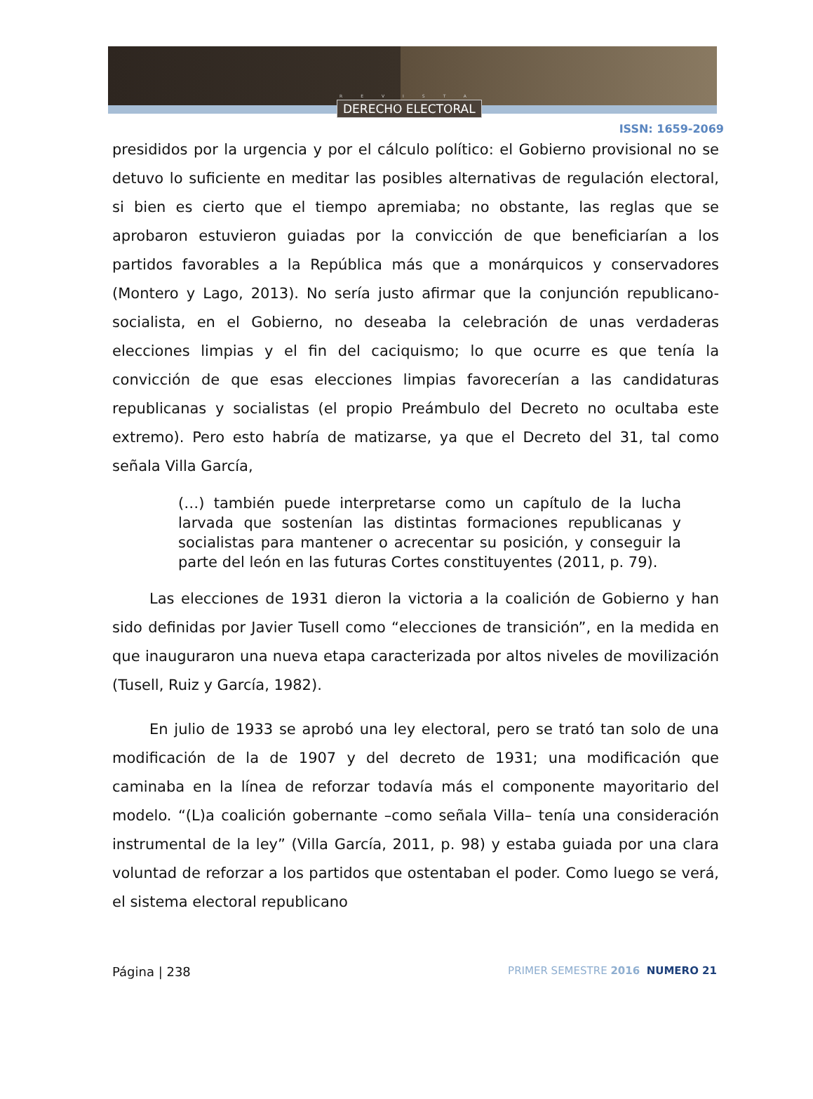REVISTA
DERECHO ELECTORAL
ISSN: 1659-2069
presididos por la urgencia y por el cálculo político: el Gobierno provisional no se detuvo lo suficiente en meditar las posibles alternativas de regulación electoral, si bien es cierto que el tiempo apremiaba; no obstante, las reglas que se aprobaron estuvieron guiadas por la convicción de que beneficiarían a los partidos favorables a la República más que a monárquicos y conservadores (Montero y Lago, 2013). No sería justo afirmar que la conjunción republicano-socialista, en el Gobierno, no deseaba la celebración de unas verdaderas elecciones limpias y el fin del caciquismo; lo que ocurre es que tenía la convicción de que esas elecciones limpias favorecerían a las candidaturas republicanas y socialistas (el propio Preámbulo del Decreto no ocultaba este extremo). Pero esto habría de matizarse, ya que el Decreto del 31, tal como señala Villa García,
(…) también puede interpretarse como un capítulo de la lucha larvada que sostenían las distintas formaciones republicanas y socialistas para mantener o acrecentar su posición, y conseguir la parte del león en las futuras Cortes constituyentes (2011, p. 79).
Las elecciones de 1931 dieron la victoria a la coalición de Gobierno y han sido definidas por Javier Tusell como “elecciones de transición”, en la medida en que inauguraron una nueva etapa caracterizada por altos niveles de movilización (Tusell, Ruiz y García, 1982).
En julio de 1933 se aprobó una ley electoral, pero se trató tan solo de una modificación de la de 1907 y del decreto de 1931; una modificación que caminaba en la línea de reforzar todavía más el componente mayoritario del modelo. “(L)a coalición gobernante –como señala Villa– tenía una consideración instrumental de la ley” (Villa García, 2011, p. 98) y estaba guiada por una clara voluntad de reforzar a los partidos que ostentaban el poder. Como luego se verá, el sistema electoral republicano
Página | 238
PRIMER SEMESTRE 2016 NUMERO 21